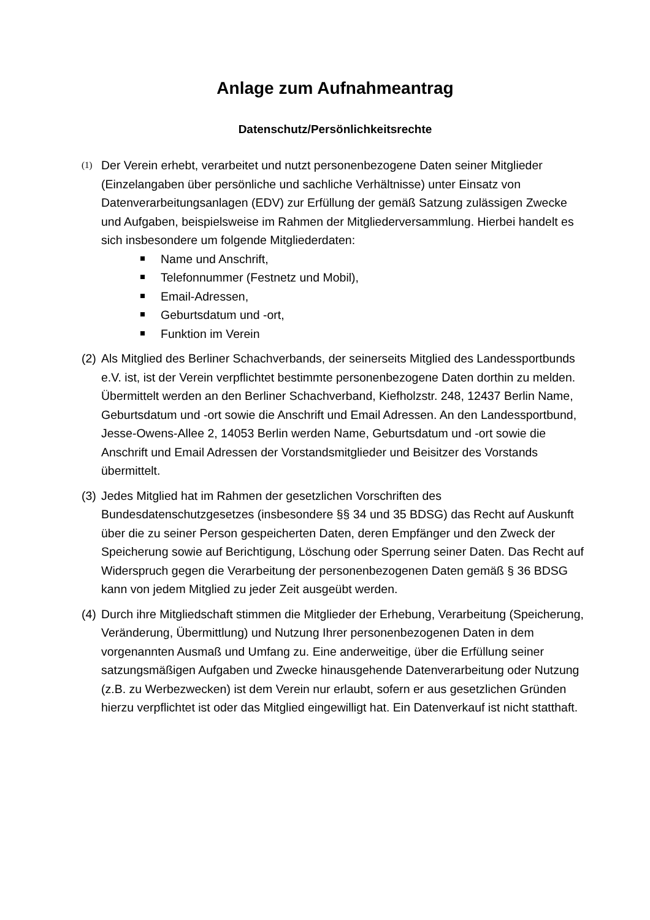Anlage zum Aufnahmeantrag
Datenschutz/Persönlichkeitsrechte
(1)
Der Verein erhebt, verarbeitet und nutzt personenbezogene Daten seiner Mitglieder (Einzelangaben über persönliche und sachliche Verhältnisse) unter Einsatz von Datenverarbeitungsanlagen (EDV) zur Erfüllung der gemäß Satzung zulässigen Zwecke und Aufgaben, beispielsweise im Rahmen der Mitgliederversammlung. Hierbei handelt es sich insbesondere um folgende Mitgliederdaten:
Name und Anschrift,
Telefonnummer (Festnetz und Mobil),
Email-Adressen,
Geburtsdatum und -ort,
Funktion im Verein
(2)
Als Mitglied des Berliner Schachverbands, der seinerseits Mitglied des Landessportbunds e.V. ist, ist der Verein verpflichtet bestimmte personenbezogene Daten dorthin zu melden. Übermittelt werden an den Berliner Schachverband, Kiefholzstr. 248, 12437 Berlin Name, Geburtsdatum und -ort sowie die Anschrift und Email Adressen. An den Landessportbund, Jesse-Owens-Allee 2, 14053 Berlin werden Name, Geburtsdatum und -ort sowie die Anschrift und Email Adressen der Vorstandsmitglieder und Beisitzer des Vorstands übermittelt.
(3)
Jedes Mitglied hat im Rahmen der gesetzlichen Vorschriften des Bundesdatenschutzgesetzes (insbesondere §§ 34 und 35 BDSG) das Recht auf Auskunft über die zu seiner Person gespeicherten Daten, deren Empfänger und den Zweck der Speicherung sowie auf Berichtigung, Löschung oder Sperrung seiner Daten. Das Recht auf Widerspruch gegen die Verarbeitung der personenbezogenen Daten gemäß § 36 BDSG kann von jedem Mitglied zu jeder Zeit ausgeübt werden.
(4)
Durch ihre Mitgliedschaft stimmen die Mitglieder der Erhebung, Verarbeitung (Speicherung, Veränderung, Übermittlung) und Nutzung Ihrer personenbezogenen Daten in dem vorgenannten Ausmaß und Umfang zu. Eine anderweitige, über die Erfüllung seiner satzungsmäßigen Aufgaben und Zwecke hinausgehende Datenverarbeitung oder Nutzung (z.B. zu Werbezwecken) ist dem Verein nur erlaubt, sofern er aus gesetzlichen Gründen hierzu verpflichtet ist oder das Mitglied eingewilligt hat. Ein Datenverkauf ist nicht statthaft.